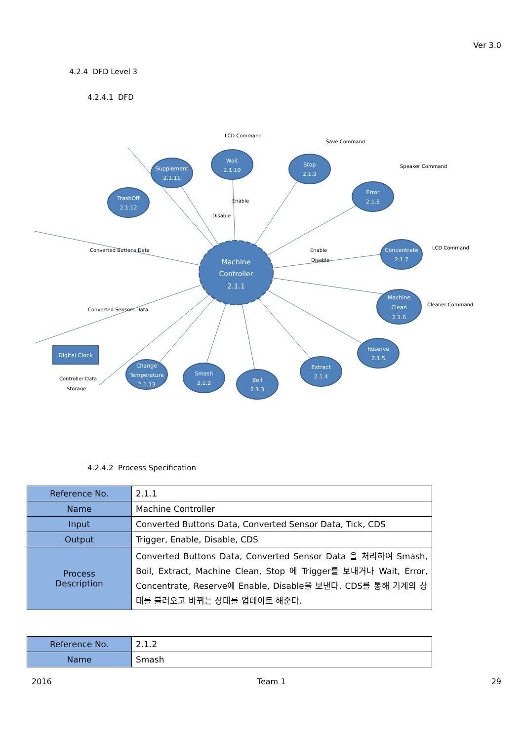Ver 3.0
4.2.4 DFD Level 3
4.2.4.1 DFD
Machine
Controller
2.1.1
Wait
2.1.10
Supplement
2.1.11
TrashOff
2.1.12
Stop
2.1.9
Error
2.1.8
Concentrate
2.1.7
Machine
Clean
2.1.6
Reserve
2.1.5
Extract
2.1.4
Boil
2.1.3
Smash
2.1.2
Change
Temperature
2.1.13
Digital Clock
LCD Command
Converted Buttons Data
Converted Sensors Data
Enable
Disable
Save Command
Speaker Command
LCD Command
Cleaner Command
Enable
Disable
Controller Data
Storage
4.2.4.2 Process Specification
| Reference No. | 2.1.1 |
| Name | Machine Controller |
| Input | Converted Buttons Data, Converted Sensor Data, Tick, CDS |
| Output | Trigger, Enable, Disable, CDS |
| Process Description | Converted Buttons Data, Converted Sensor Data 을 처리하여 Smash, Boil, Extract, Machine Clean, Stop 에 Trigger를 보내거나 Wait, Error, Concentrate, Reserve에 Enable, Disable을 보낸다. CDS를 통해 기계의 상태를 불러오고 바뀌는 상태를 업데이트 해준다. |
| Reference No. | 2.1.2 |
| Name | Smash |
2016 Team 1 29